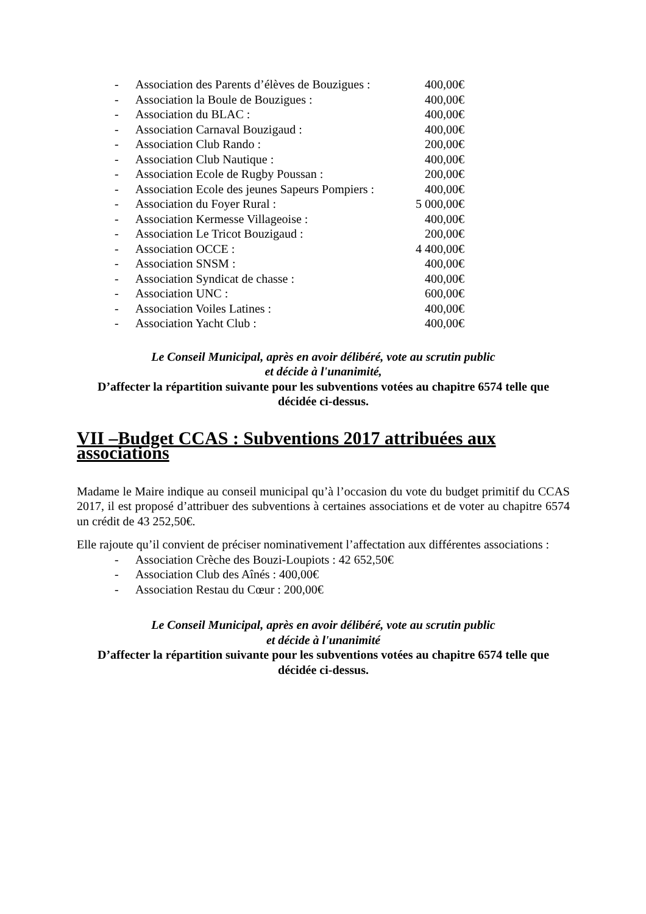- Association des Parents d’élèves de Bouzigues : 400,00€
- Association la Boule de Bouzigues : 400,00€
- Association du BLAC : 400,00€
- Association Carnaval Bouzigaud : 400,00€
- Association Club Rando : 200,00€
- Association Club Nautique : 400,00€
- Association Ecole de Rugby Poussan : 200,00€
- Association Ecole des jeunes Sapeurs Pompiers : 400,00€
- Association du Foyer Rural : 5 000,00€
- Association Kermesse Villageoise : 400,00€
- Association Le Tricot Bouzigaud : 200,00€
- Association OCCE : 4 400,00€
- Association SNSM : 400,00€
- Association Syndicat de chasse : 400,00€
- Association UNC : 600,00€
- Association Voiles Latines : 400,00€
- Association Yacht Club : 400,00€
Le Conseil Municipal, après en avoir délibéré, vote au scrutin public
et décide à l'unanimité,
D’affecter la répartition suivante pour les subventions votées au chapitre 6574 telle que décidée ci-dessus.
VII –Budget CCAS : Subventions 2017 attribuées aux associations
Madame le Maire indique au conseil municipal qu’à l’occasion du vote du budget primitif du CCAS 2017, il est proposé d’attribuer des subventions à certaines associations et de voter au chapitre 6574 un crédit de 43 252,50€.
Elle rajoute qu’il convient de préciser nominativement l’affectation aux différentes associations :
- Association Crèche des Bouzi-Loupiots : 42 652,50€
- Association Club des Aînés : 400,00€
- Association Restau du Cœur : 200,00€
Le Conseil Municipal, après en avoir délibéré, vote au scrutin public
et décide à l'unanimité
D’affecter la répartition suivante pour les subventions votées au chapitre 6574 telle que décidée ci-dessus.